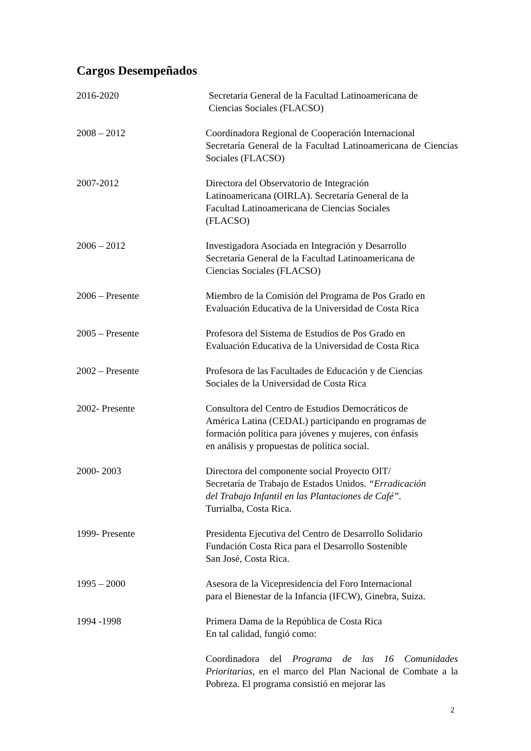Cargos Desempeñados
2016-2020 Secretaria General de la Facultad Latinoamericana de
Ciencias Sociales (FLACSO)
2008 – 2012 Coordinadora Regional de Cooperación Internacional
Secretaría General de la Facultad Latinoamericana de Ciencias Sociales (FLACSO)
2007-2012 Directora del Observatorio de Integración
Latinoamericana (OIRLA). Secretaría General de la
Facultad Latinoamericana de Ciencias Sociales
(FLACSO)
2006 – 2012 Investigadora Asociada en Integración y Desarrollo
Secretaría General de la Facultad Latinoamericana de
Ciencias Sociales (FLACSO)
2006 – Presente Miembro de la Comisión del Programa de Pos Grado en
Evaluación Educativa de la Universidad de Costa Rica
2005 – Presente Profesora del Sistema de Estudios de Pos Grado en
Evaluación Educativa de la Universidad de Costa Rica
2002 – Presente Profesora de las Facultades de Educación y de Ciencias
Sociales de la Universidad de Costa Rica
2002- Presente Consultora del Centro de Estudios Democráticos de
América Latina (CEDAL) participando en programas de
formación política para jóvenes y mujeres, con énfasis
en análisis y propuestas de política social.
2000- 2003 Directora del componente social Proyecto OIT/
Secretaría de Trabajo de Estados Unidos. “Erradicación
del Trabajo Infantil en las Plantaciones de Café”.
Turrialba, Costa Rica.
1999- Presente Presidenta Ejecutiva del Centro de Desarrollo Solidario
Fundación Costa Rica para el Desarrollo Sostenible
San José, Costa Rica.
1995 – 2000 Asesora de la Vicepresidencia del Foro Internacional
para el Bienestar de la Infancia (IFCW), Ginebra, Suiza.
1994 -1998 Primera Dama de la República de Costa Rica
En tal calidad, fungió como:
Coordinadora del Programa de las 16 Comunidades Prioritarias, en el marco del Plan Nacional de Combate a la Pobreza. El programa consistió en mejorar las
2